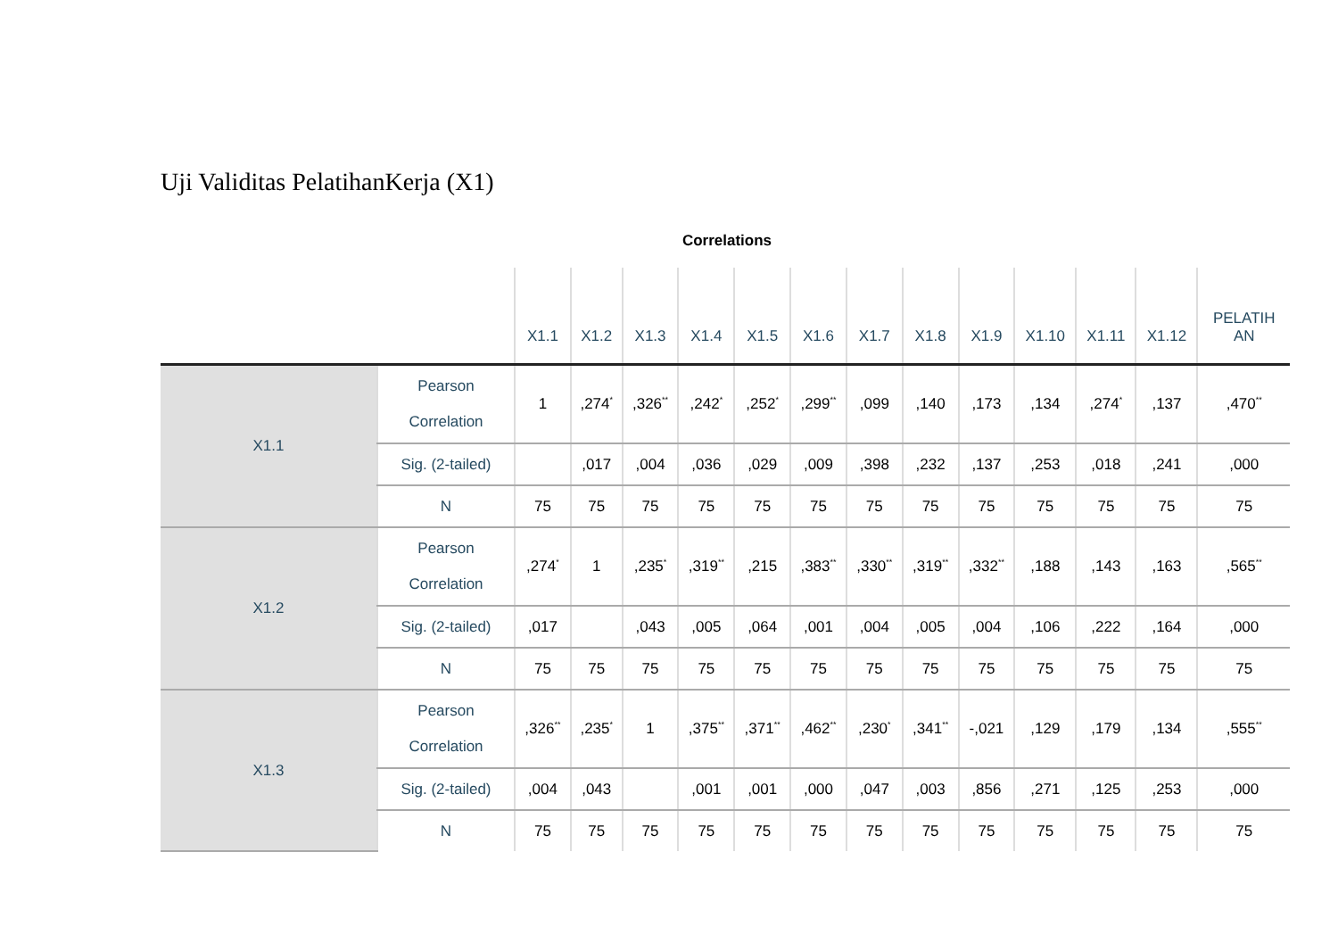Uji Validitas PelatihanKerja (X1)
Correlations
| | | X1.1 | X1.2 | X1.3 | X1.4 | X1.5 | X1.6 | X1.7 | X1.8 | X1.9 | X1.10 | X1.11 | X1.12 | PELATIH AN |
| --- | --- | --- | --- | --- | --- | --- | --- | --- | --- | --- | --- | --- | --- | --- |
| X1.1 | Pearson Correlation | 1 | ,274<sup>*</sup> | ,326<sup>**</sup> | ,242<sup>*</sup> | ,252<sup>*</sup> | ,299<sup>**</sup> | ,099 | ,140 | ,173 | ,134 | ,274<sup>*</sup> | ,137 | ,470<sup>**</sup> |
| | Sig. (2-tailed) | | ,017 | ,004 | ,036 | ,029 | ,009 | ,398 | ,232 | ,137 | ,253 | ,018 | ,241 | ,000 |
| | N | 75 | 75 | 75 | 75 | 75 | 75 | 75 | 75 | 75 | 75 | 75 | 75 | 75 |
| X1.2 | Pearson Correlation | ,274<sup>*</sup> | 1 | ,235<sup>*</sup> | ,319<sup>**</sup> | ,215 | ,383<sup>**</sup> | ,330<sup>**</sup> | ,319<sup>**</sup> | ,332<sup>**</sup> | ,188 | ,143 | ,163 | ,565<sup>**</sup> |
| | Sig. (2-tailed) | ,017 | | ,043 | ,005 | ,064 | ,001 | ,004 | ,005 | ,004 | ,106 | ,222 | ,164 | ,000 |
| | N | 75 | 75 | 75 | 75 | 75 | 75 | 75 | 75 | 75 | 75 | 75 | 75 | 75 |
| X1.3 | Pearson Correlation | ,326<sup>**</sup> | ,235<sup>*</sup> | 1 | ,375<sup>**</sup> | ,371<sup>**</sup> | ,462<sup>**</sup> | ,230<sup>*</sup> | ,341<sup>**</sup> | -,021 | ,129 | ,179 | ,134 | ,555<sup>**</sup> |
| | Sig. (2-tailed) | ,004 | ,043 | | ,001 | ,001 | ,000 | ,047 | ,003 | ,856 | ,271 | ,125 | ,253 | ,000 |
| | N | 75 | 75 | 75 | 75 | 75 | 75 | 75 | 75 | 75 | 75 | 75 | 75 | 75 |